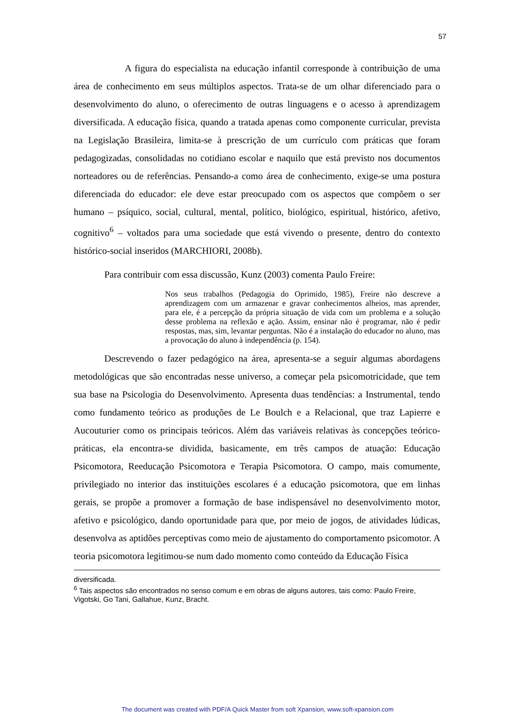57
A figura do especialista na educação infantil corresponde à contribuição de uma área de conhecimento em seus múltiplos aspectos. Trata-se de um olhar diferenciado para o desenvolvimento do aluno, o oferecimento de outras linguagens e o acesso à aprendizagem diversificada. A educação física, quando a tratada apenas como componente curricular, prevista na Legislação Brasileira, limita-se à prescrição de um currículo com práticas que foram pedagogizadas, consolidadas no cotidiano escolar e naquilo que está previsto nos documentos norteadores ou de referências. Pensando-a como área de conhecimento, exige-se uma postura diferenciada do educador: ele deve estar preocupado com os aspectos que compõem o ser humano – psíquico, social, cultural, mental, político, biológico, espiritual, histórico, afetivo, cognitivo<sup>6</sup> – voltados para uma sociedade que está vivendo o presente, dentro do contexto histórico-social inseridos (MARCHIORI, 2008b).
Para contribuir com essa discussão, Kunz (2003) comenta Paulo Freire:
Nos seus trabalhos (Pedagogia do Oprimido, 1985), Freire não descreve a aprendizagem com um armazenar e gravar conhecimentos alheios, mas aprender, para ele, é a percepção da própria situação de vida com um problema e a solução desse problema na reflexão e ação. Assim, ensinar não é programar, não é pedir respostas, mas, sim, levantar perguntas. Não é a instalação do educador no aluno, mas a provocação do aluno à independência (p. 154).
Descrevendo o fazer pedagógico na área, apresenta-se a seguir algumas abordagens metodológicas que são encontradas nesse universo, a começar pela psicomotricidade, que tem sua base na Psicologia do Desenvolvimento. Apresenta duas tendências: a Instrumental, tendo como fundamento teórico as produções de Le Boulch e a Relacional, que traz Lapierre e Aucouturier como os principais teóricos. Além das variáveis relativas às concepções teórico-práticas, ela encontra-se dividida, basicamente, em três campos de atuação: Educação Psicomotora, Reeducação Psicomotora e Terapia Psicomotora. O campo, mais comumente, privilegiado no interior das instituições escolares é a educação psicomotora, que em linhas gerais, se propõe a promover a formação de base indispensável no desenvolvimento motor, afetivo e psicológico, dando oportunidade para que, por meio de jogos, de atividades lúdicas, desenvolva as aptidões perceptivas como meio de ajustamento do comportamento psicomotor. A teoria psicomotora legitimou-se num dado momento como conteúdo da Educação Física
diversificada.
<sup>6</sup> Tais aspectos são encontrados no senso comum e em obras de alguns autores, tais como: Paulo Freire, Vigotski, Go Tani, Gallahue, Kunz, Bracht.
The document was created with PDF/A Quick Master from soft Xpansion, www.soft-xpansion.com